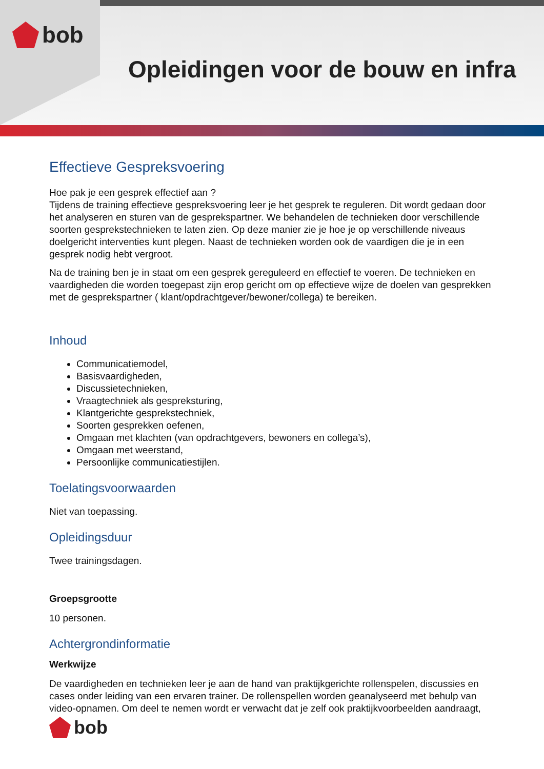bob
Opleidingen voor de bouw en infra
Effectieve Gespreksvoering
Hoe pak je een gesprek effectief aan ?
Tijdens de training effectieve gespreksvoering leer je het gesprek te reguleren. Dit wordt gedaan door het analyseren en sturen van de gesprekspartner. We behandelen de technieken door verschillende soorten gesprekstechnieken te laten zien. Op deze manier zie je hoe je op verschillende niveaus doelgericht interventies kunt plegen. Naast de technieken worden ook de vaardigen die je in een gesprek nodig hebt vergroot.
Na de training ben je in staat om een gesprek gereguleerd en effectief te voeren. De technieken en vaardigheden die worden toegepast zijn erop gericht om op effectieve wijze de doelen van gesprekken met de gesprekspartner ( klant/opdrachtgever/bewoner/collega) te bereiken.
Inhoud
Communicatiemodel,
Basisvaardigheden,
Discussietechnieken,
Vraagtechniek als gespreksturing,
Klantgerichte gesprekstechniek,
Soorten gesprekken oefenen,
Omgaan met klachten (van opdrachtgevers, bewoners en collega’s),
Omgaan met weerstand,
Persoonlijke communicatiestijlen.
Toelatingsvoorwaarden
Niet van toepassing.
Opleidingsduur
Twee trainingsdagen.
Groepsgrootte
10 personen.
Achtergrondinformatie
Werkwijze
De vaardigheden en technieken leer je aan de hand van praktijkgerichte rollenspelen, discussies en cases onder leiding van een ervaren trainer. De rollenspellen worden geanalyseerd met behulp van video-opnamen. Om deel te nemen wordt er verwacht dat je zelf ook praktijkvoorbeelden aandraagt,
bob